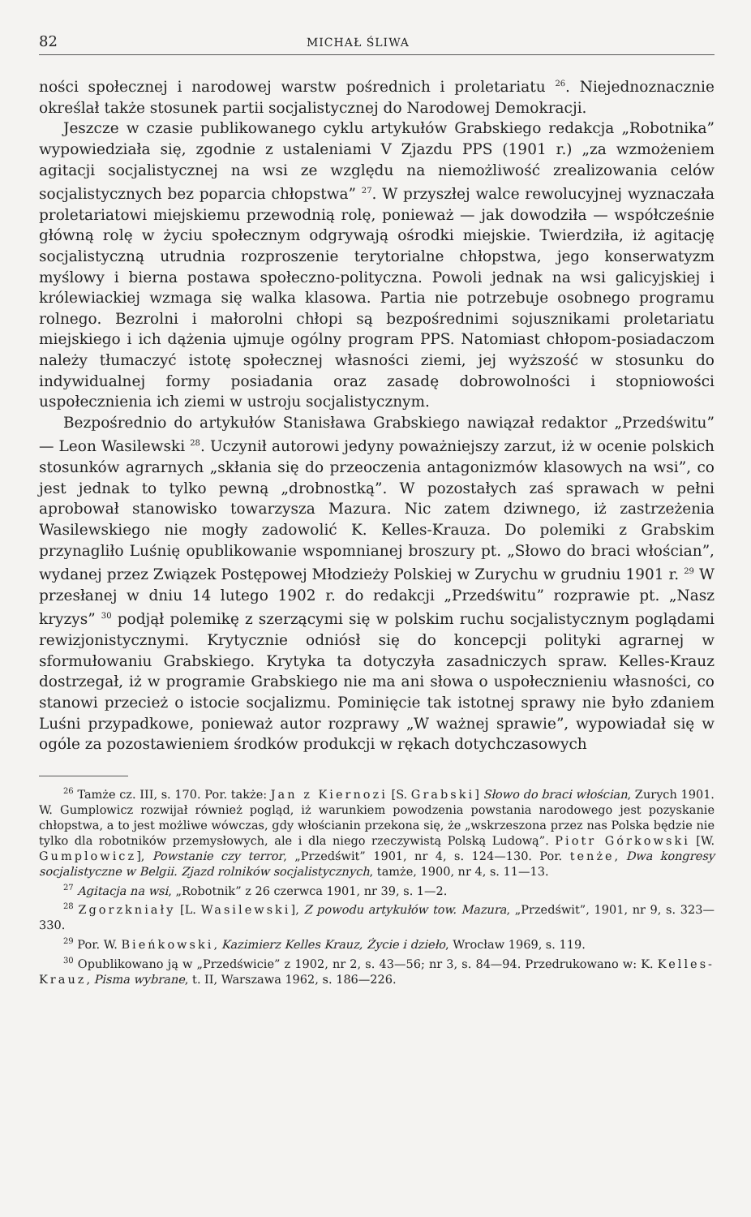82 MICHAŁ ŚLIWA
ności społecznej i narodowej warstw pośrednich i proletariatu <sup>26</sup>. Niejednoznacznie określał także stosunek partii socjalistycznej do Narodowej Demokracji.
Jeszcze w czasie publikowanego cyklu artykułów Grabskiego redakcja „Robotnika” wypowiedziała się, zgodnie z ustaleniami V Zjazdu PPS (1901 r.) „za wzmożeniem agitacji socjalistycznej na wsi ze względu na niemożliwość zrealizowania celów socjalistycznych bez poparcia chłopstwa” <sup>27</sup>. W przyszłej walce rewolucyjnej wyznaczała proletariatowi miejskiemu przewodnią rolę, ponieważ — jak dowodziła — współcześnie główną rolę w życiu społecznym odgrywają ośrodki miejskie. Twierdziła, iż agitację socjalistyczną utrudnia rozproszenie terytorialne chłopstwa, jego konserwatyzm myślowy i bierna postawa społeczno-polityczna. Powoli jednak na wsi galicyjskiej i królewiackiej wzmaga się walka klasowa. Partia nie potrzebuje osobnego programu rolnego. Bezrolni i małorolni chłopi są bezpośrednimi sojusznikami proletariatu miejskiego i ich dążenia ujmuje ogólny program PPS. Natomiast chłopom-posiadaczom należy tłumaczyć istotę społecznej własności ziemi, jej wyższość w stosunku do indywidualnej formy posiadania oraz zasadę dobrowolności i stopniowości uspołecznienia ich ziemi w ustroju socjalistycznym.
Bezpośrednio do artykułów Stanisława Grabskiego nawiązał redaktor „Przedświtu” — Leon Wasilewski <sup>28</sup>. Uczynił autorowi jedyny poważniejszy zarzut, iż w ocenie polskich stosunków agrarnych „skłania się do przeoczenia antagonizmów klasowych na wsi”, co jest jednak to tylko pewną „drobnostką”. W pozostałych zaś sprawach w pełni aprobował stanowisko towarzysza Mazura. Nic zatem dziwnego, iż zastrzeżenia Wasilewskiego nie mogły zadowolić K. Kelles-Krauza. Do polemiki z Grabskim przynagliło Luśnię opublikowanie wspomnianej broszury pt. „Słowo do braci włościan”, wydanej przez Związek Postępowej Młodzieży Polskiej w Zurychu w grudniu 1901 r. <sup>29</sup> W przesłanej w dniu 14 lutego 1902 r. do redakcji „Przedświtu” rozprawie pt. „Nasz kryzys” <sup>30</sup> podjął polemikę z szerzącymi się w polskim ruchu socjalistycznym poglądami rewizjonistycznymi. Krytycznie odniósł się do koncepcji polityki agrarnej w sformułowaniu Grabskiego. Krytyka ta dotyczyła zasadniczych spraw. Kelles-Krauz dostrzegał, iż w programie Grabskiego nie ma ani słowa o uspołecznieniu własności, co stanowi przecież o istocie socjalizmu. Pominięcie tak istotnej sprawy nie było zdaniem Luśni przypadkowe, ponieważ autor rozprawy „W ważnej sprawie”, wypowiadał się w ogóle za pozostawieniem środków produkcji w rękach dotychczasowych
<sup>26</sup> Tamże cz. III, s. 170. Por. także: Jan z Kiernozi [S. Grabski] Słowo do braci włościan, Zurych 1901. W. Gumplowicz rozwijał również pogląd, iż warunkiem powodzenia powstania narodowego jest pozyskanie chłopstwa, a to jest możliwe wówczas, gdy włościanin przekona się, że „wskrzeszona przez nas Polska będzie nie tylko dla robotników przemysłowych, ale i dla niego rzeczywistą Polską Ludową”. Piotr Górkowski [W. Gumplowicz], Powstanie czy terror, „Przedświt” 1901, nr 4, s. 124—130. Por. tenże, Dwa kongresy socjalistyczne w Belgii. Zjazd rolników socjalistycznych, tamże, 1900, nr 4, s. 11—13.
<sup>27</sup> Agitacja na wsi, „Robotnik” z 26 czerwca 1901, nr 39, s. 1—2.
<sup>28</sup> Zgorzkniały [L. Wasilewski], Z powodu artykułów tow. Mazura, „Przedświt”, 1901, nr 9, s. 323—330.
<sup>29</sup> Por. W. Bieńkowski, Kazimierz Kelles Krauz, Życie i dzieło, Wrocław 1969, s. 119.
<sup>30</sup> Opublikowano ją w „Przedświcie” z 1902, nr 2, s. 43—56; nr 3, s. 84—94. Przedrukowano w: K. Kelles-Krauz, Pisma wybrane, t. II, Warszawa 1962, s. 186—226.